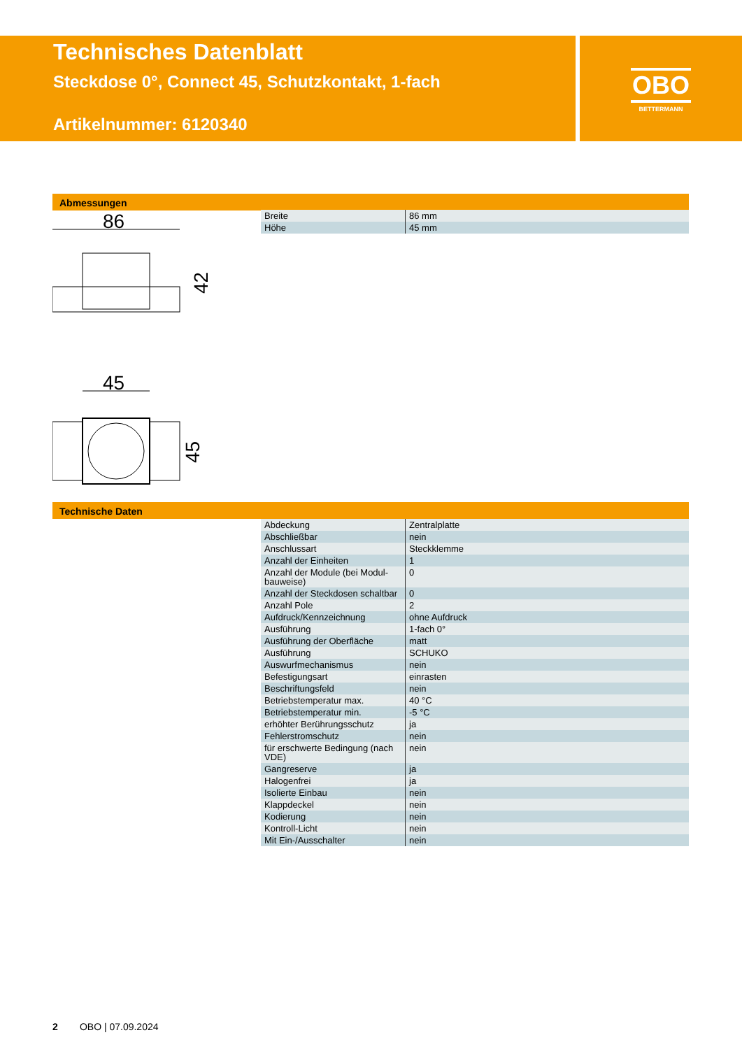Technisches Datenblatt
Steckdose 0°, Connect 45, Schutzkontakt, 1-fach
Artikelnummer: 6120340
OBO
BETTERMANN
Abmessungen
86
42
45
45
| Breite | 86 mm |
| Höhe | 45 mm |
Technische Daten
| Abdeckung | Zentralplatte |
| Abschließbar | nein |
| Anschlussart | Steckklemme |
| Anzahl der Einheiten | 1 |
| Anzahl der Module (bei Modul-bauweise) | 0 |
| Anzahl der Steckdosen schaltbar | 0 |
| Anzahl Pole | 2 |
| Aufdruck/Kennzeichnung | ohne Aufdruck |
| Ausführung | 1-fach 0° |
| Ausführung der Oberfläche | matt |
| Ausführung | SCHUKO |
| Auswurfmechanismus | nein |
| Befestigungsart | einrasten |
| Beschriftungsfeld | nein |
| Betriebstemperatur max. | 40 °C |
| Betriebstemperatur min. | -5 °C |
| erhöhter Berührungsschutz | ja |
| Fehlerstromschutz | nein |
| für erschwerte Bedingung (nach VDE) | nein |
| Gangreserve | ja |
| Halogenfrei | ja |
| Isolierte Einbau | nein |
| Klappdeckel | nein |
| Kodierung | nein |
| Kontroll-Licht | nein |
| Mit Ein-/Ausschalter | nein |
2 OBO | 07.09.2024